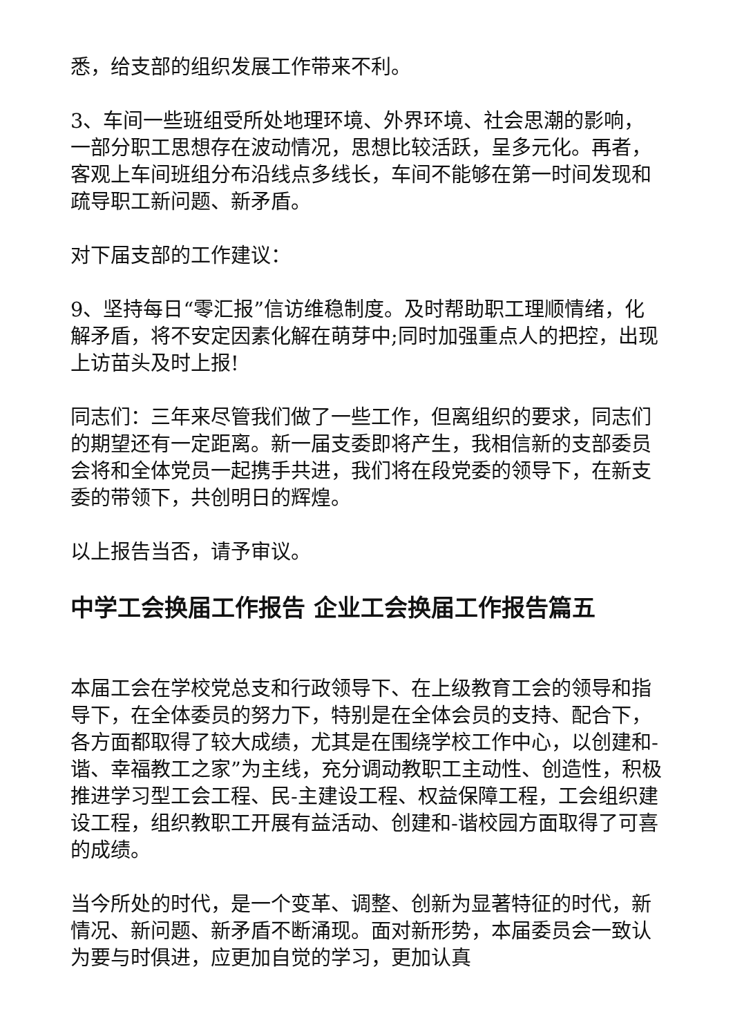悉，给支部的组织发展工作带来不利。
3、车间一些班组受所处地理环境、外界环境、社会思潮的影响，一部分职工思想存在波动情况，思想比较活跃，呈多元化。再者，客观上车间班组分布沿线点多线长，车间不能够在第一时间发现和疏导职工新问题、新矛盾。
对下届支部的工作建议：
9、坚持每日“零汇报”信访维稳制度。及时帮助职工理顺情绪，化解矛盾，将不安定因素化解在萌芽中;同时加强重点人的把控，出现上访苗头及时上报!
同志们：三年来尽管我们做了一些工作，但离组织的要求，同志们的期望还有一定距离。新一届支委即将产生，我相信新的支部委员会将和全体党员一起携手共进，我们将在段党委的领导下，在新支委的带领下，共创明日的辉煌。
以上报告当否，请予审议。
中学工会换届工作报告 企业工会换届工作报告篇五
本届工会在学校党总支和行政领导下、在上级教育工会的领导和指导下，在全体委员的努力下，特别是在全体会员的支持、配合下，各方面都取得了较大成绩，尤其是在围绕学校工作中心，以创建和-谐、幸福教工之家”为主线，充分调动教职工主动性、创造性，积极推进学习型工会工程、民-主建设工程、权益保障工程，工会组织建设工程，组织教职工开展有益活动、创建和-谐校园方面取得了可喜的成绩。
当今所处的时代，是一个变革、调整、创新为显著特征的时代，新情况、新问题、新矛盾不断涌现。面对新形势，本届委员会一致认为要与时俱进，应更加自觉的学习，更加认真